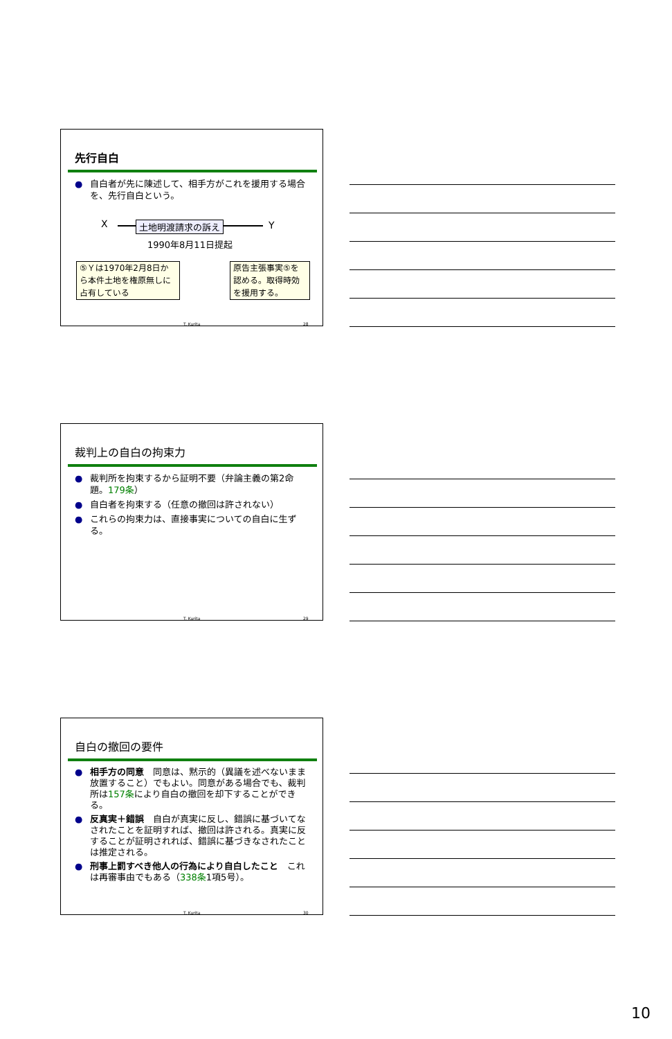先行自白
● 自白者が先に陳述して、相手方がこれを援用する場合を、先行自白という。
X 土地明渡請求の訴え Y
1990年8月11日提起
⑤Ｙは1970年2月8日から本件土地を権原無しに占有している
原告主張事実⑤を認める。取得時効を援用する。
T. Kurita 28
裁判上の自白の拘束力
● 裁判所を拘束するから証明不要（弁論主義の第2命題。179条）
● 自白者を拘束する（任意の撤回は許されない）
● これらの拘束力は、直接事実についての自白に生ずる。
T. Kurita 29
自白の撤回の要件
● 相手方の同意　同意は、黙示的（異議を述べないまま放置すること）でもよい。同意がある場合でも、裁判所は157条により自白の撤回を却下することができる。
● 反真実＋錯誤　自白が真実に反し、錯誤に基づいてなされたことを証明すれば、撤回は許される。真実に反することが証明されれば、錯誤に基づきなされたことは推定される。
● 刑事上罰すべき他人の行為により自白したこと　これは再審事由でもある（338条1項5号）。
T. Kurita 30
10